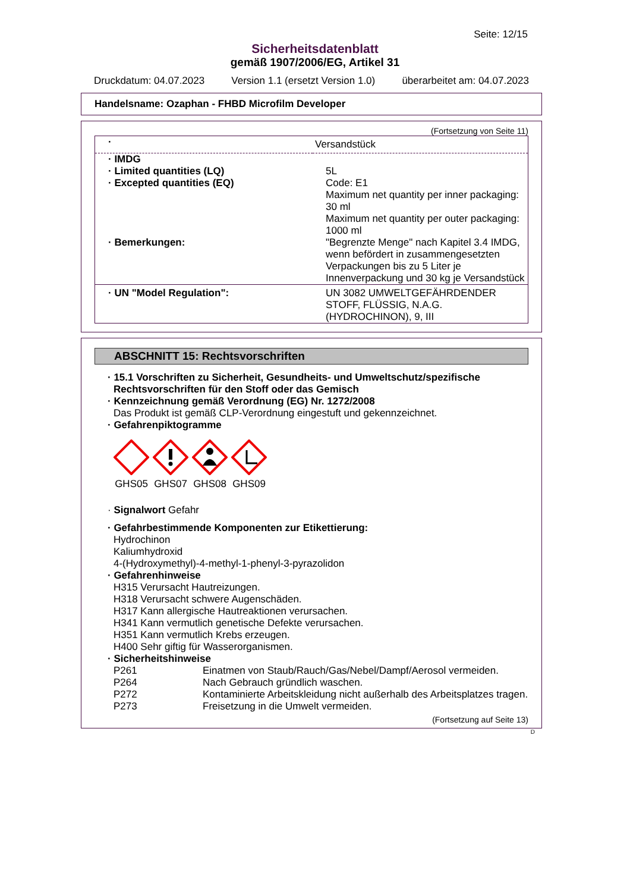Seite: 12/15
Sicherheitsdatenblatt
gemäß 1907/2006/EG, Artikel 31
Druckdatum: 04.07.2023 Version 1.1 (ersetzt Version 1.0) überarbeitet am: 04.07.2023
Handelsname: Ozaphan - FHBD Microfilm Developer
(Fortsetzung von Seite 11)
| · | Versandstück |
| · IMDG | |
| · Limited quantities (LQ) | 5L |
| · Excepted quantities (EQ) | Code: E1 Maximum net quantity per inner packaging: 30 ml Maximum net quantity per outer packaging: 1000 ml |
| · Bemerkungen: | "Begrenzte Menge" nach Kapitel 3.4 IMDG, wenn befördert in zusammengesetzten Verpackungen bis zu 5 Liter je Innenverpackung und 30 kg je Versandstück |
| · UN "Model Regulation": | UN 3082 UMWELTGEFÄHRDENDER STOFF, FLÜSSIG, N.A.G. (HYDROCHINON), 9, III |
ABSCHNITT 15: Rechtsvorschriften
· 15.1 Vorschriften zu Sicherheit, Gesundheits- und Umweltschutz/spezifische Rechtsvorschriften für den Stoff oder das Gemisch
· Kennzeichnung gemäß Verordnung (EG) Nr. 1272/2008
Das Produkt ist gemäß CLP-Verordnung eingestuft und gekennzeichnet.
· Gefahrenpiktogramme
GHS05
GHS07
GHS08
GHS09
· Signalwort Gefahr
· Gefahrbestimmende Komponenten zur Etikettierung:
Hydrochinon
Kaliumhydroxid
4-(Hydroxymethyl)-4-methyl-1-phenyl-3-pyrazolidon
· Gefahrenhinweise
H315 Verursacht Hautreizungen.
H318 Verursacht schwere Augenschäden.
H317 Kann allergische Hautreaktionen verursachen.
H341 Kann vermutlich genetische Defekte verursachen.
H351 Kann vermutlich Krebs erzeugen.
H400 Sehr giftig für Wasserorganismen.
· Sicherheitshinweise
P261 Einatmen von Staub/Rauch/Gas/Nebel/Dampf/Aerosol vermeiden.
P264 Nach Gebrauch gründlich waschen.
P272 Kontaminierte Arbeitskleidung nicht außerhalb des Arbeitsplatzes tragen.
P273 Freisetzung in die Umwelt vermeiden.
(Fortsetzung auf Seite 13)
D